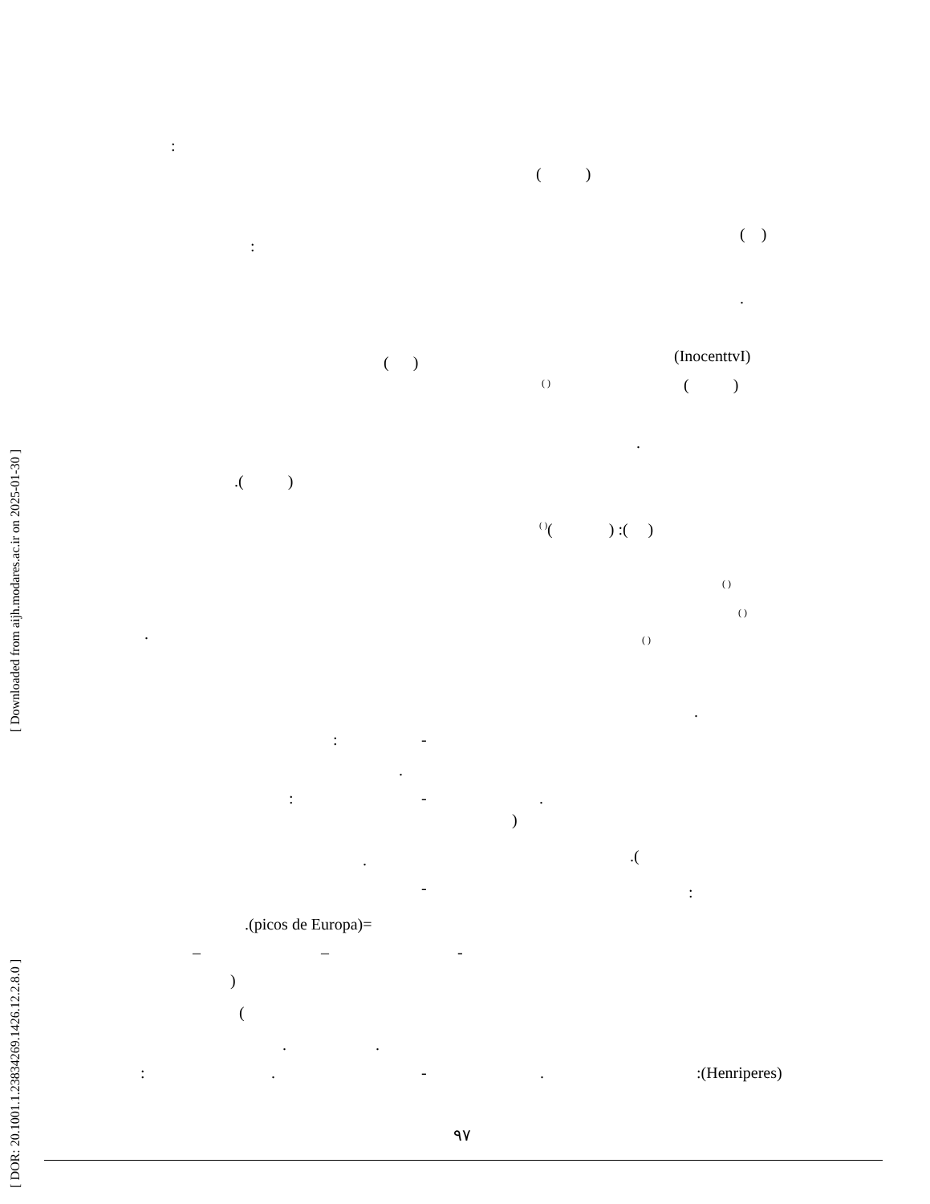[ Downloaded from aijh.modares.ac.ir on 2025-01-30 ]
[ DOR: 20.1001.1.23834269.1426.12.2.8.0 ]
:
( )
( )
:
.
(InocenttvI)
( )
( ) ( )
.
.( )
<sup>( )</sup>( ) :( )
( )
( )
. ( )
.
: -
.
: - .
)
. .(
- :
.(picos de Europa)=
– – -
)
(
. .
: . - . :(Henriperes)
۹۷